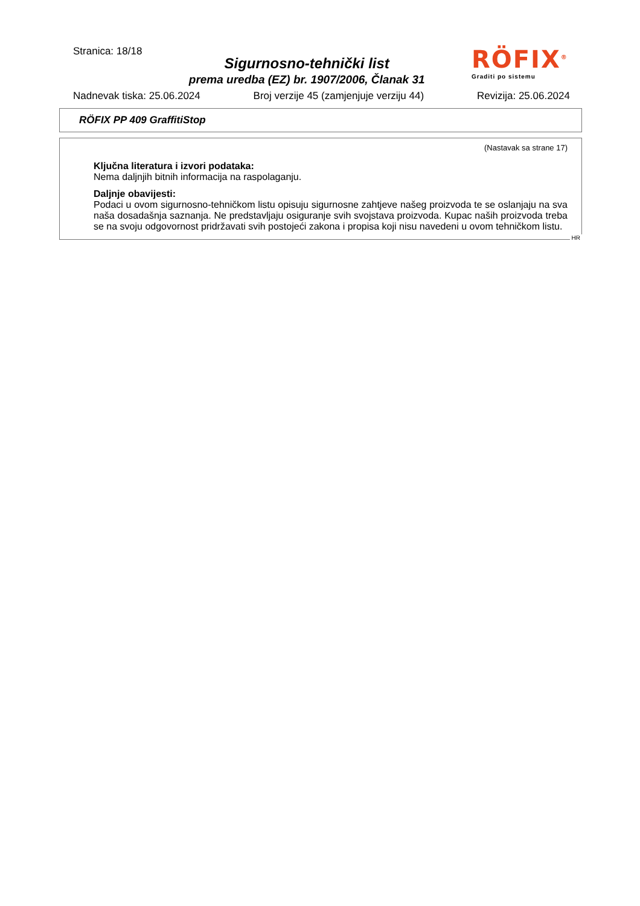Stranica: 18/18
Sigurnosno-tehnički list
prema uredba (EZ) br. 1907/2006, Članak 31
RÖFIX<sup>®</sup>
Graditi po sistemu
Nadnevak tiska: 25.06.2024 Broj verzije 45 (zamjenjuje verziju 44) Revizija: 25.06.2024
RÖFIX PP 409 GraffitiStop
(Nastavak sa strane 17)
Ključna literatura i izvori podataka:
Nema daljnjih bitnih informacija na raspolaganju.
Daljnje obavijesti:
Podaci u ovom sigurnosno-tehničkom listu opisuju sigurnosne zahtjeve našeg proizvoda te se oslanjaju na sva naša dosadašnja saznanja. Ne predstavljaju osiguranje svih svojstava proizvoda. Kupac naših proizvoda treba se na svoju odgovornost pridržavati svih postojeći zakona i propisa koji nisu navedeni u ovom tehničkom listu.
HR